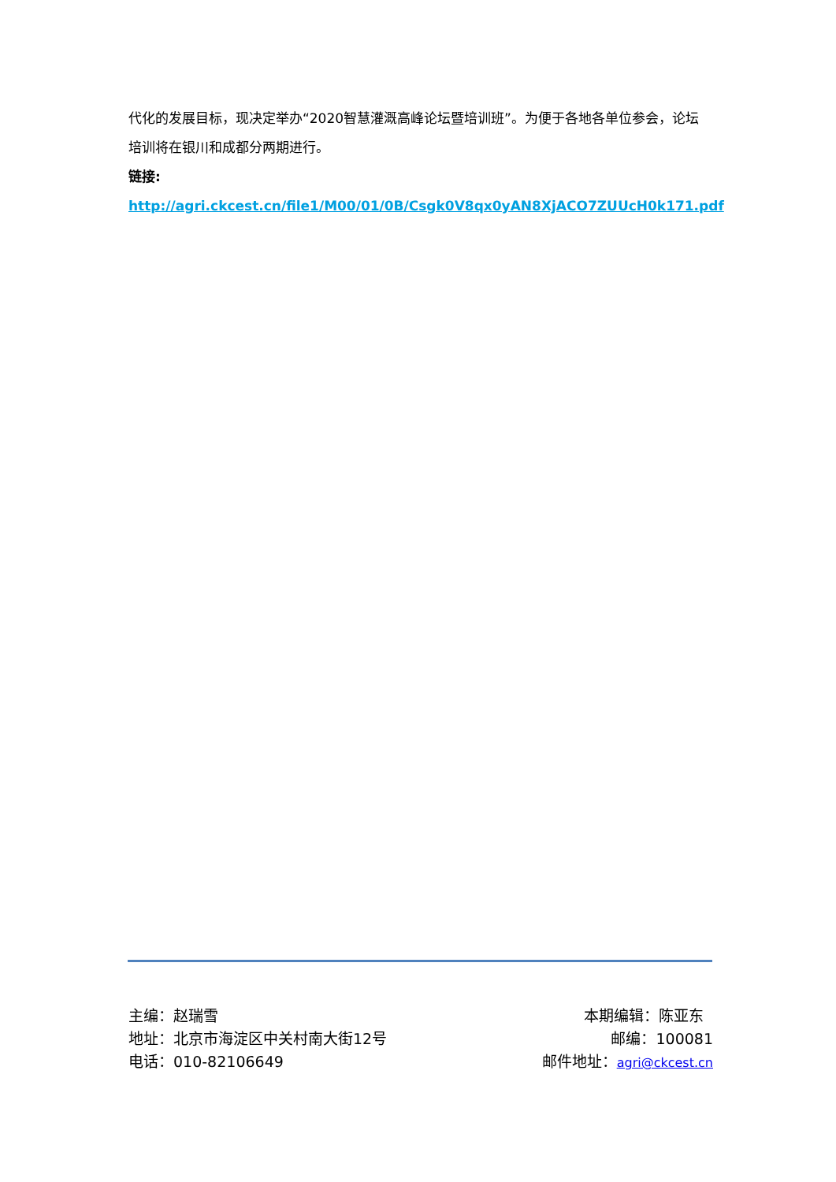代化的发展目标，现决定举办“2020智慧灌溉高峰论坛暨培训班”。为便于各地各单位参会，论坛培训将在银川和成都分两期进行。
链接:
http://agri.ckcest.cn/file1/M00/01/0B/Csgk0V8qx0yAN8XjACO7ZUUcH0k171.pdf
主编：赵瑞雪 本期编辑：陈亚东
地址：北京市海淀区中关村南大街12号 邮编：100081
电话：010-82106649 邮件地址：agri@ckcest.cn